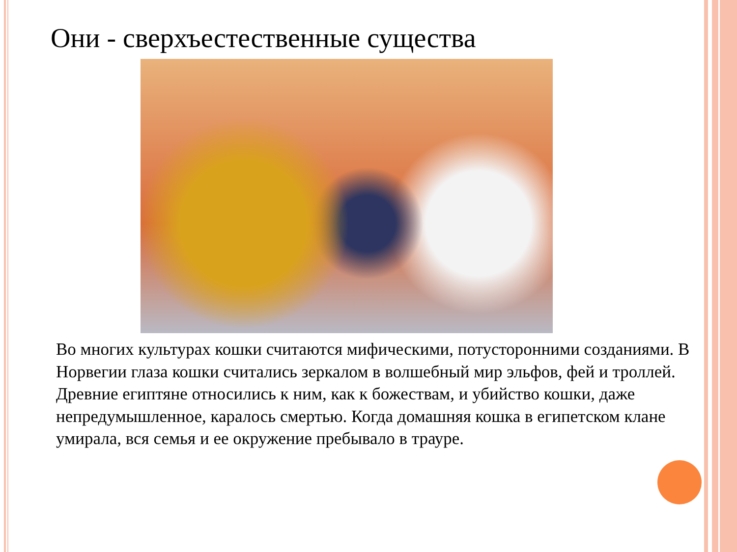Они - сверхъестественные существа
Во многих культурах кошки считаются мифическими, потусторонними созданиями. В Норвегии глаза кошки считались зеркалом в волшебный мир эльфов, фей и троллей. Древние египтяне относились к ним, как к божествам, и убийство кошки, даже непредумышленное, каралось смертью. Когда домашняя кошка в египетском клане умирала, вся семья и ее окружение пребывало в трауре.